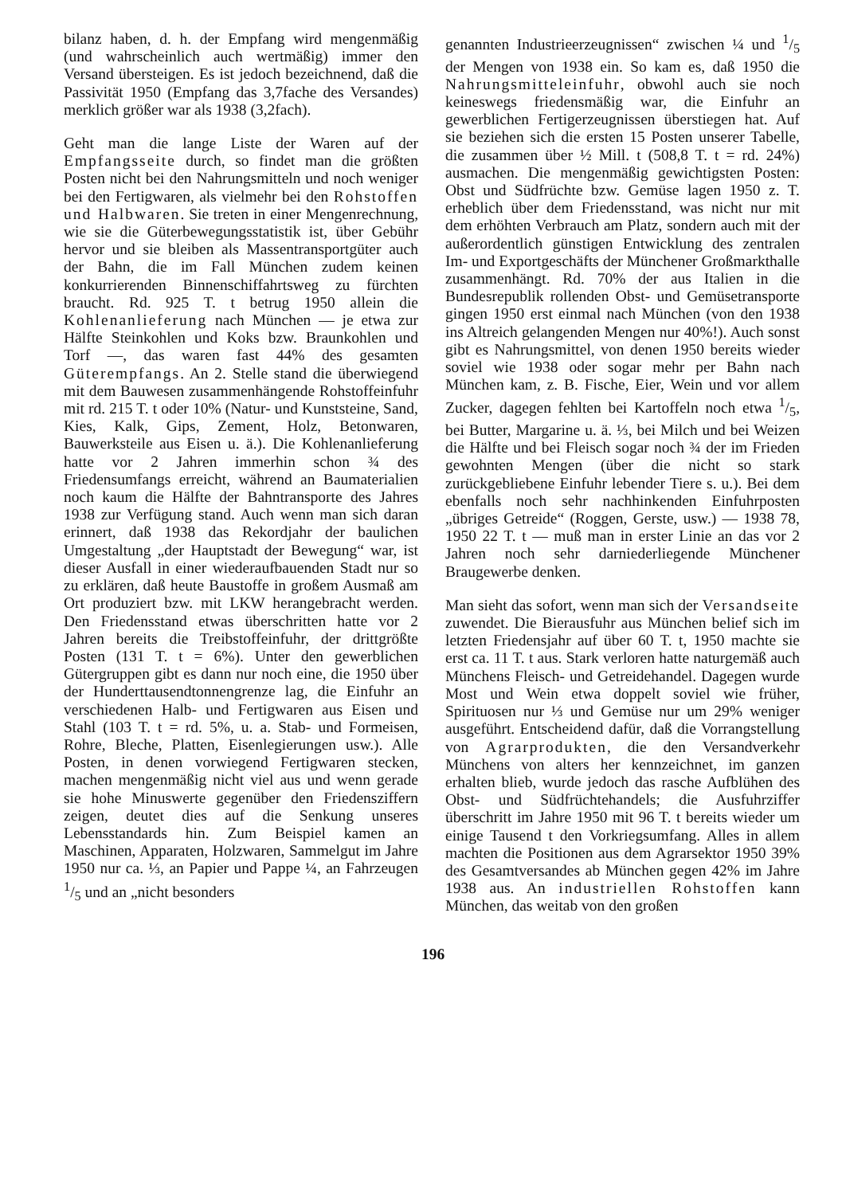bilanz haben, d. h. der Empfang wird mengenmäßig (und wahrscheinlich auch wertmäßig) immer den Versand übersteigen. Es ist jedoch bezeichnend, daß die Passivität 1950 (Empfang das 3,7fache des Versandes) merklich größer war als 1938 (3,2fach).
Geht man die lange Liste der Waren auf der Empfangsseite durch, so findet man die größten Posten nicht bei den Nahrungsmitteln und noch weniger bei den Fertigwaren, als vielmehr bei den Rohstoffen und Halbwaren. Sie treten in einer Mengenrechnung, wie sie die Güterbewegungsstatistik ist, über Gebühr hervor und sie bleiben als Massentransportgüter auch der Bahn, die im Fall München zudem keinen konkurrierenden Binnenschiffahrtsweg zu fürchten braucht. Rd. 925 T. t betrug 1950 allein die Kohlenanlieferung nach München — je etwa zur Hälfte Steinkohlen und Koks bzw. Braunkohlen und Torf —, das waren fast 44% des gesamten Güterempfangs. An 2. Stelle stand die überwiegend mit dem Bauwesen zusammenhängende Rohstoffeinfuhr mit rd. 215 T. t oder 10% (Natur- und Kunststeine, Sand, Kies, Kalk, Gips, Zement, Holz, Betonwaren, Bauwerksteile aus Eisen u. ä.). Die Kohlenanlieferung hatte vor 2 Jahren immerhin schon ¾ des Friedensumfangs erreicht, während an Baumaterialien noch kaum die Hälfte der Bahntransporte des Jahres 1938 zur Verfügung stand. Auch wenn man sich daran erinnert, daß 1938 das Rekordjahr der baulichen Umgestaltung „der Hauptstadt der Bewegung“ war, ist dieser Ausfall in einer wiederaufbauenden Stadt nur so zu erklären, daß heute Baustoffe in großem Ausmaß am Ort produziert bzw. mit LKW herangebracht werden. Den Friedensstand etwas überschritten hatte vor 2 Jahren bereits die Treibstoffeinfuhr, der drittgrößte Posten (131 T. t = 6%). Unter den gewerblichen Gütergruppen gibt es dann nur noch eine, die 1950 über der Hunderttausendtonnengrenze lag, die Einfuhr an verschiedenen Halb- und Fertigwaren aus Eisen und Stahl (103 T. t = rd. 5%, u. a. Stab- und Formeisen, Rohre, Bleche, Platten, Eisenlegierungen usw.). Alle Posten, in denen vorwiegend Fertigwaren stecken, machen mengenmäßig nicht viel aus und wenn gerade sie hohe Minuswerte gegenüber den Friedensziffern zeigen, deutet dies auf die Senkung unseres Lebensstandards hin. Zum Beispiel kamen an Maschinen, Apparaten, Holzwaren, Sammelgut im Jahre 1950 nur ca. ⅓, an Papier und Pappe ¼, an Fahrzeugen 1/5 und an „nicht besonders
genannten Industrieerzeugnissen“ zwischen ¼ und 1/5 der Mengen von 1938 ein. So kam es, daß 1950 die Nahrungsmitteleinfuhr, obwohl auch sie noch keineswegs friedensmäßig war, die Einfuhr an gewerblichen Fertigerzeugnissen überstiegen hat. Auf sie beziehen sich die ersten 15 Posten unserer Tabelle, die zusammen über ½ Mill. t (508,8 T. t = rd. 24%) ausmachen. Die mengenmäßig gewichtigsten Posten: Obst und Südfrüchte bzw. Gemüse lagen 1950 z. T. erheblich über dem Friedensstand, was nicht nur mit dem erhöhten Verbrauch am Platz, sondern auch mit der außerordentlich günstigen Entwicklung des zentralen Im- und Exportgeschäfts der Münchener Großmarkthalle zusammenhängt. Rd. 70% der aus Italien in die Bundesrepublik rollenden Obst- und Gemüsetransporte gingen 1950 erst einmal nach München (von den 1938 ins Altreich gelangenden Mengen nur 40%!). Auch sonst gibt es Nahrungsmittel, von denen 1950 bereits wieder soviel wie 1938 oder sogar mehr per Bahn nach München kam, z. B. Fische, Eier, Wein und vor allem Zucker, dagegen fehlten bei Kartoffeln noch etwa 1/5, bei Butter, Margarine u. ä. ⅓, bei Milch und bei Weizen die Hälfte und bei Fleisch sogar noch ¾ der im Frieden gewohnten Mengen (über die nicht so stark zurückgebliebene Einfuhr lebender Tiere s. u.). Bei dem ebenfalls noch sehr nachhinkenden Einfuhrposten „übriges Getreide“ (Roggen, Gerste, usw.) — 1938 78, 1950 22 T. t — muß man in erster Linie an das vor 2 Jahren noch sehr darniederliegende Münchener Braugewerbe denken.
Man sieht das sofort, wenn man sich der Versandseite zuwendet. Die Bierausfuhr aus München belief sich im letzten Friedensjahr auf über 60 T. t, 1950 machte sie erst ca. 11 T. t aus. Stark verloren hatte naturgemäß auch Münchens Fleisch- und Getreidehandel. Dagegen wurde Most und Wein etwa doppelt soviel wie früher, Spirituosen nur ⅓ und Gemüse nur um 29% weniger ausgeführt. Entscheidend dafür, daß die Vorrangstellung von Agrarprodukten, die den Versandverkehr Münchens von alters her kennzeichnet, im ganzen erhalten blieb, wurde jedoch das rasche Aufblühen des Obst- und Südfrüchtehandels; die Ausfuhrziffer überschritt im Jahre 1950 mit 96 T. t bereits wieder um einige Tausend t den Vorkriegsumfang. Alles in allem machten die Positionen aus dem Agrarsektor 1950 39% des Gesamtversandes ab München gegen 42% im Jahre 1938 aus. An industriellen Rohstoffen kann München, das weitab von den großen
196